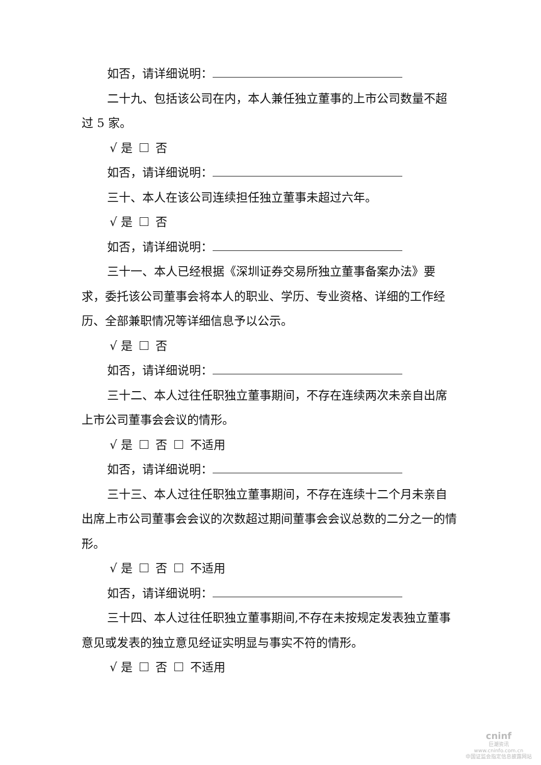如否，请详细说明：
二十九、包括该公司在内，本人兼任独立董事的上市公司数量不超过 5 家。
√ 是 否
如否，请详细说明：
三十、本人在该公司连续担任独立董事未超过六年。
√ 是 否
如否，请详细说明：
三十一、本人已经根据《深圳证券交易所独立董事备案办法》要求，委托该公司董事会将本人的职业、学历、专业资格、详细的工作经历、全部兼职情况等详细信息予以公示。
√ 是 否
如否，请详细说明：
三十二、本人过往任职独立董事期间，不存在连续两次未亲自出席上市公司董事会会议的情形。
√ 是 否 不适用
如否，请详细说明：
三十三、本人过往任职独立董事期间，不存在连续十二个月未亲自出席上市公司董事会会议的次数超过期间董事会会议总数的二分之一的情形。
√ 是 否 不适用
如否，请详细说明：
三十四、本人过往任职独立董事期间,不存在未按规定发表独立董事意见或发表的独立意见经证实明显与事实不符的情形。
√ 是 否 不适用
cninf
巨潮资讯
www.cninfo.com.cn
中国证监会指定信息披露网站